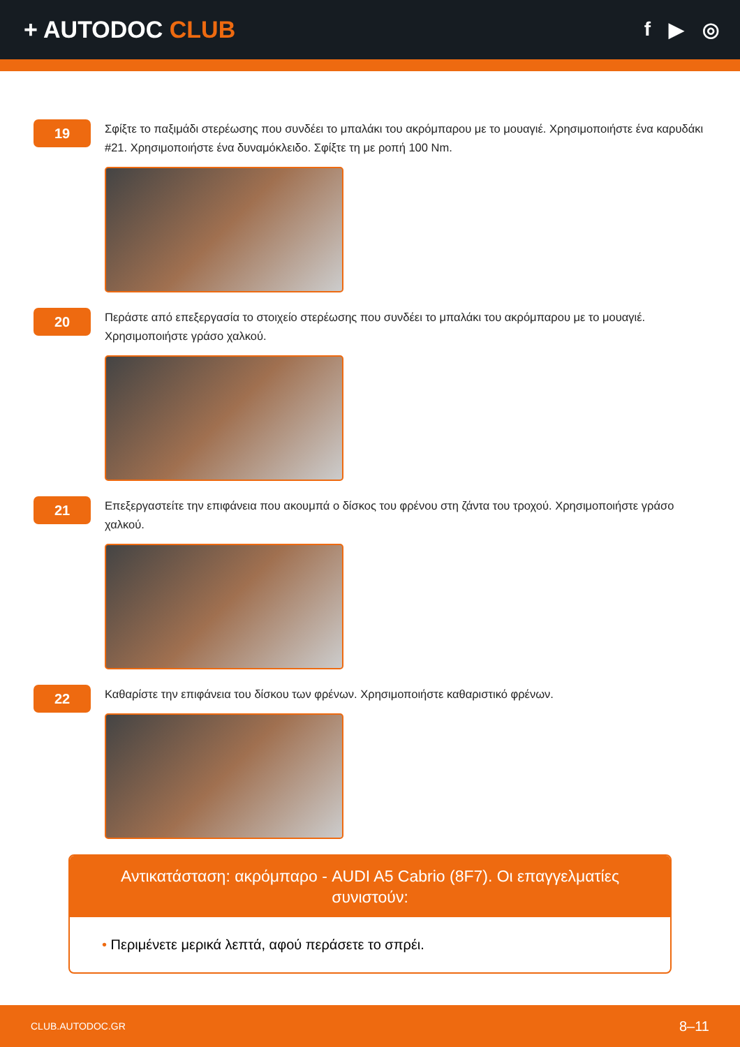+ AUTODOC CLUB
f ▶ ◎
19
Σφίξτε το παξιμάδι στερέωσης που συνδέει το μπαλάκι του ακρόμπαρου με το μουαγιέ. Χρησιμοποιήστε ένα καρυδάκι #21. Χρησιμοποιήστε ένα δυναμόκλειδο. Σφίξτε τη με ροπή 100 Nm.
20
Περάστε από επεξεργασία το στοιχείο στερέωσης που συνδέει το μπαλάκι του ακρόμπαρου με το μουαγιέ. Χρησιμοποιήστε γράσο χαλκού.
21
Επεξεργαστείτε την επιφάνεια που ακουμπά ο δίσκος του φρένου στη ζάντα του τροχού. Χρησιμοποιήστε γράσο χαλκού.
22
Καθαρίστε την επιφάνεια του δίσκου των φρένων. Χρησιμοποιήστε καθαριστικό φρένων.
Αντικατάσταση: ακρόμπαρο - AUDI A5 Cabrio (8F7). Οι επαγγελματίες συνιστούν:
• Περιμένετε μερικά λεπτά, αφού περάσετε το σπρέι.
CLUB.AUTODOC.GR
8–11